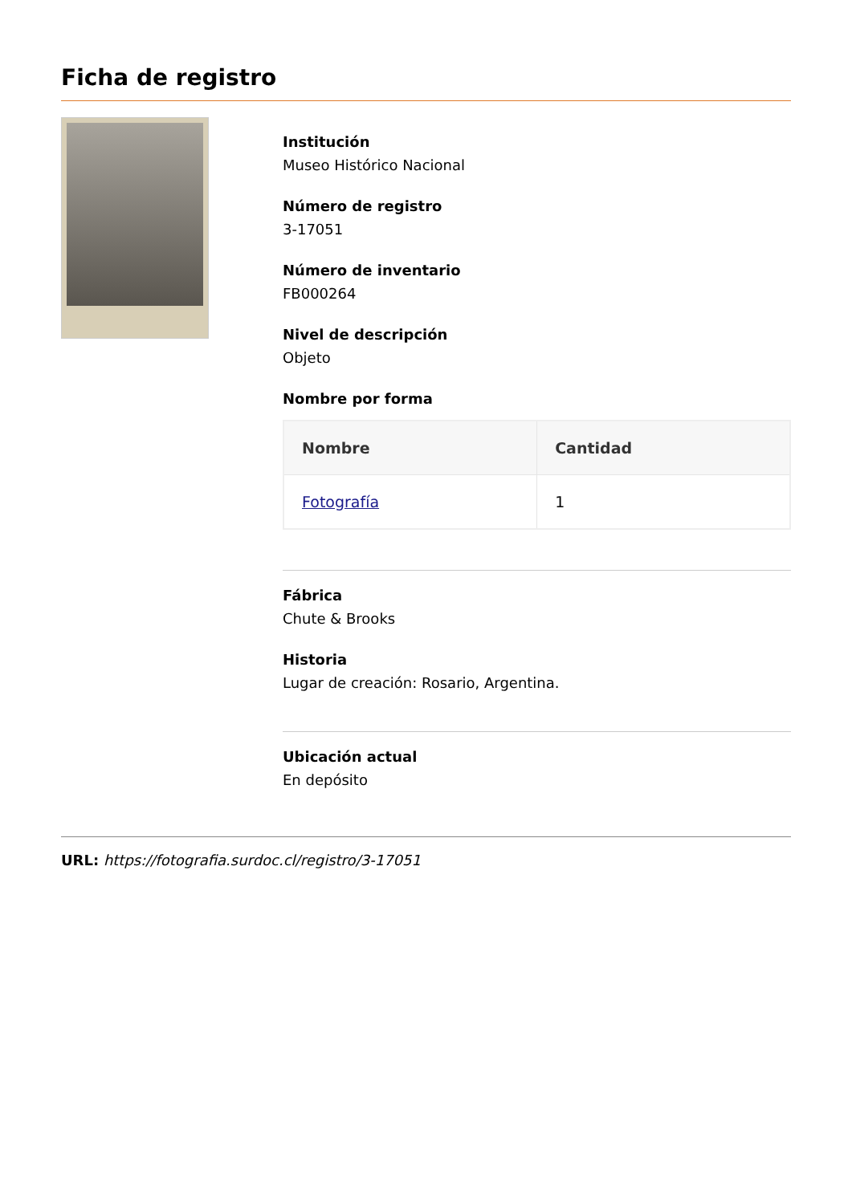Ficha de registro
Institución
Museo Histórico Nacional
Número de registro
3-17051
Número de inventario
FB000264
Nivel de descripción
Objeto
Nombre por forma
| Nombre | Cantidad |
| --- | --- |
| Fotografía | 1 |
Fábrica
Chute & Brooks
Historia
Lugar de creación: Rosario, Argentina.
Ubicación actual
En depósito
URL: https://fotografia.surdoc.cl/registro/3-17051